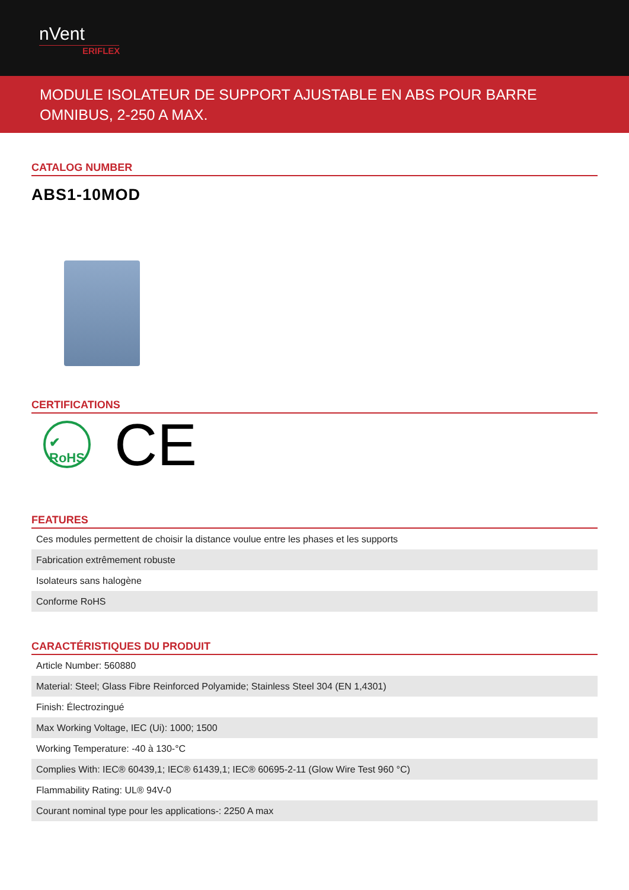nVent
ERIFLEX
MODULE ISOLATEUR DE SUPPORT AJUSTABLE EN ABS POUR BARRE OMNIBUS, 2-250 A MAX.
CATALOG NUMBER
ABS1-10MOD
CERTIFICATIONS
✔
RoHS
CE
FEATURES
| Ces modules permettent de choisir la distance voulue entre les phases et les supports |
| Fabrication extrêmement robuste |
| Isolateurs sans halogène |
| Conforme RoHS |
CARACTÉRISTIQUES DU PRODUIT
| Article Number: 560880 |
| Material: Steel; Glass Fibre Reinforced Polyamide; Stainless Steel 304 (EN 1,4301) |
| Finish: Électrozingué |
| Max Working Voltage, IEC (Ui): 1000; 1500 |
| Working Temperature: -40 à 130-°C |
| Complies With: IEC® 60439,1; IEC® 61439,1; IEC® 60695-2-11 (Glow Wire Test 960 °C) |
| Flammability Rating: UL® 94V-0 |
| Courant nominal type pour les applications-: 2250 A max |